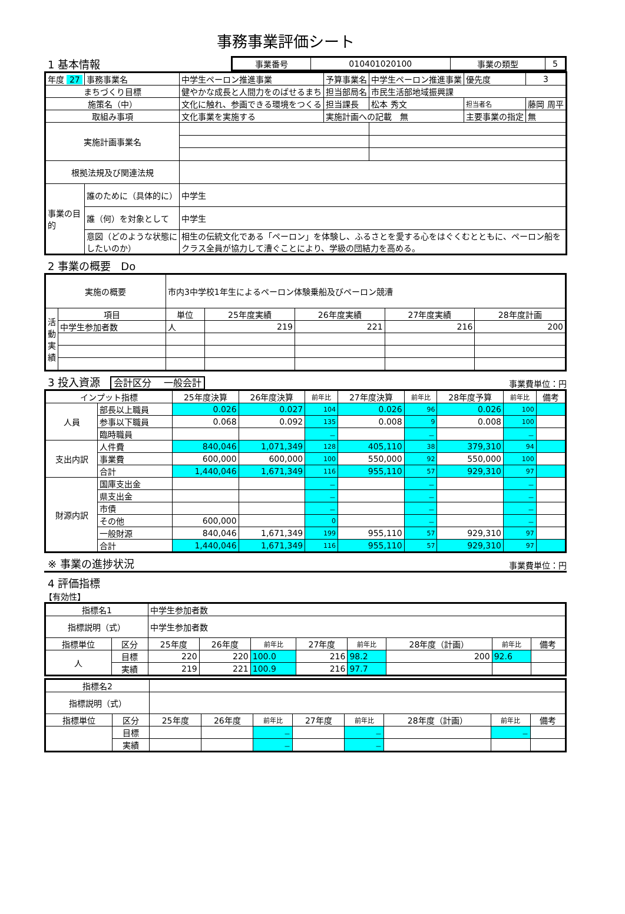事務事業評価シート
1 基本情報
| 事業番号 | 010401020100 | 事業の類型 | 5 |
| 年度 27 | 事務事業名 | 中学生ペーロン推進事業 | 予算事業名 | 中学生ペーロン推進事業 | 優先度 | 3 | |
| まちづくり目標 | | 健やかな成長と人間力をのばせるまち | 担当部局名 | 市民生活部地域振興課 | | | |
| 施策名（中） | | 文化に触れ、参画できる環境をつくる | 担当課長 | 松本 秀文 | 担当者名 | 藤岡 周平 | |
| 取組み事項 | | 文化事業を実施する | 実施計画への記載 無 | | 主要事業の指定 | | 無 |
| 実施計画事業名 | | | | | | | |
| 根拠法規及び関連法規 | | | | | | | |
| 事業の目的 | 誰のために（具体的に） | 中学生 | | | | | |
| | 誰（何）を対象として | 中学生 | | | | | |
| | 意図（どのような状態にしたいのか） | 相生の伝統文化である「ペーロン」を体験し、ふるさとを愛する心をはぐくむとともに、ペーロン船をクラス全員が協力して漕ぐことにより、学級の団結力を高める。 | | | | | |
2 事業の概要 Do
| 実施の概要 | | 市内3中学校1年生によるペーロン体験乗船及びペーロン競漕 | | | | |
| 活動実績 | 項目 | 単位 | 25年度実績 | 26年度実績 | 27年度実績 | 28年度計画 |
| | 中学生参加者数 | 人 | 219 | 221 | 216 | 200 |
3 投入資源 会計区分 一般会計
事業費単位：円
| インプット指標 | | 25年度決算 | 26年度決算 | 前年比 | 27年度決算 | 前年比 | 28年度予算 | 前年比 | 備考 |
| 人員 | 部長以上職員 | 0.026 | 0.027 | 104 | 0.026 | 96 | 0.026 | 100 | |
| | 参事以下職員 | 0.068 | 0.092 | 135 | 0.008 | 9 | 0.008 | 100 | |
| | 臨時職員 | | | － | | － | | － | |
| 支出内訳 | 人件費 | 840,046 | 1,071,349 | 128 | 405,110 | 38 | 379,310 | 94 | |
| | 事業費 | 600,000 | 600,000 | 100 | 550,000 | 92 | 550,000 | 100 | |
| | 合計 | 1,440,046 | 1,671,349 | 116 | 955,110 | 57 | 929,310 | 97 | |
| 財源内訳 | 国庫支出金 | | | － | | － | | － | |
| | 県支出金 | | | － | | － | | － | |
| | 市債 | | | － | | － | | － | |
| | その他 | 600,000 | | 0 | | － | | － | |
| | 一般財源 | 840,046 | 1,671,349 | 199 | 955,110 | 57 | 929,310 | 97 | |
| | 合計 | 1,440,046 | 1,671,349 | 116 | 955,110 | 57 | 929,310 | 97 | |
※ 事業の進捗状況
事業費単位：円
4 評価指標
【有効性】
| 指標名1 | | 中学生参加者数 | | | | | | | |
| 指標説明（式） | | 中学生参加者数 | | | | | | | |
| 指標単位 | 区分 | 25年度 | 26年度 | 前年比 | 27年度 | 前年比 | 28年度（計画） | 前年比 | 備考 |
| 人 | 目標 | 220 | 220 | 100.0 | 216 | 98.2 | 200 | 92.6 | |
| | 実績 | 219 | 221 | 100.9 | 216 | 97.7 | | | |
| 指標名2 | | | | | | | | | |
| 指標説明（式） | | | | | | | | | |
| 指標単位 | 区分 | 25年度 | 26年度 | 前年比 | 27年度 | 前年比 | 28年度（計画） | 前年比 | 備考 |
| | 目標 | | | － | | － | | － | |
| | 実績 | | | － | | － | | | |